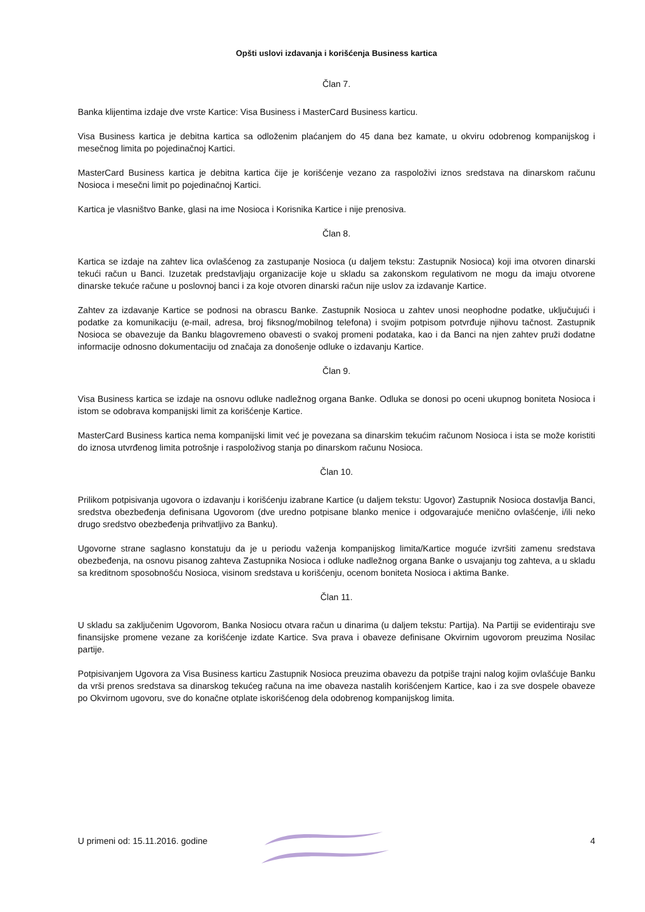Opšti uslovi izdavanja i korišćenja Business kartica
Član 7.
Banka klijentima izdaje dve vrste Kartice: Visa Business i MasterCard Business karticu.
Visa Business kartica je debitna kartica sa odloženim plaćanjem do 45 dana bez kamate, u okviru odobrenog kompanijskog i mesečnog limita po pojedinačnoj Kartici.
MasterCard Business kartica je debitna kartica čije je korišćenje vezano za raspoloživi iznos sredstava na dinarskom računu Nosioca i mesečni limit po pojedinačnoj Kartici.
Kartica je vlasništvo Banke, glasi na ime Nosioca i Korisnika Kartice i nije prenosiva.
Član 8.
Kartica se izdaje na zahtev lica ovlašćenog za zastupanje Nosioca (u daljem tekstu: Zastupnik Nosioca) koji ima otvoren dinarski tekući račun u Banci. Izuzetak predstavljaju organizacije koje u skladu sa zakonskom regulativom ne mogu da imaju otvorene dinarske tekuće račune u poslovnoj banci i za koje otvoren dinarski račun nije uslov za izdavanje Kartice.
Zahtev za izdavanje Kartice se podnosi na obrascu Banke. Zastupnik Nosioca u zahtev unosi neophodne podatke, uključujući i podatke za komunikaciju (e-mail, adresa, broj fiksnog/mobilnog telefona) i svojim potpisom potvrđuje njihovu tačnost. Zastupnik Nosioca se obavezuje da Banku blagovremeno obavesti o svakoj promeni podataka, kao i da Banci na njen zahtev pruži dodatne informacije odnosno dokumentaciju od značaja za donošenje odluke o izdavanju Kartice.
Član 9.
Visa Business kartica se izdaje na osnovu odluke nadležnog organa Banke. Odluka se donosi po oceni ukupnog boniteta Nosioca i istom se odobrava kompanijski limit za korišćenje Kartice.
MasterCard Business kartica nema kompanijski limit već je povezana sa dinarskim tekućim računom Nosioca i ista se može koristiti do iznosa utvrđenog limita potrošnje i raspoloživog stanja po dinarskom računu Nosioca.
Član 10.
Prilikom potpisivanja ugovora o izdavanju i korišćenju izabrane Kartice (u daljem tekstu: Ugovor) Zastupnik Nosioca dostavlja Banci, sredstva obezbeđenja definisana Ugovorom (dve uredno potpisane blanko menice i odgovarajuće menično ovlašćenje, i/ili neko drugo sredstvo obezbeđenja prihvatljivo za Banku).
Ugovorne strane saglasno konstatuju da je u periodu važenja kompanijskog limita/Kartice moguće izvršiti zamenu sredstava obezbeđenja, na osnovu pisanog zahteva Zastupnika Nosioca i odluke nadležnog organa Banke o usvajanju tog zahteva, a u skladu sa kreditnom sposobnošću Nosioca, visinom sredstava u korišćenju, ocenom boniteta Nosioca i aktima Banke.
Član 11.
U skladu sa zaključenim Ugovorom, Banka Nosiocu otvara račun u dinarima (u daljem tekstu: Partija). Na Partiji se evidentiraju sve finansijske promene vezane za korišćenje izdate Kartice. Sva prava i obaveze definisane Okvirnim ugovorom preuzima Nosilac partije.
Potpisivanjem Ugovora za Visa Business karticu Zastupnik Nosioca preuzima obavezu da potpiše trajni nalog kojim ovlašćuje Banku da vrši prenos sredstava sa dinarskog tekućeg računa na ime obaveza nastalih korišćenjem Kartice, kao i za sve dospele obaveze po Okvirnom ugovoru, sve do konačne otplate iskorišćenog dela odobrenog kompanijskog limita.
U primeni od: 15.11.2016. godine 4